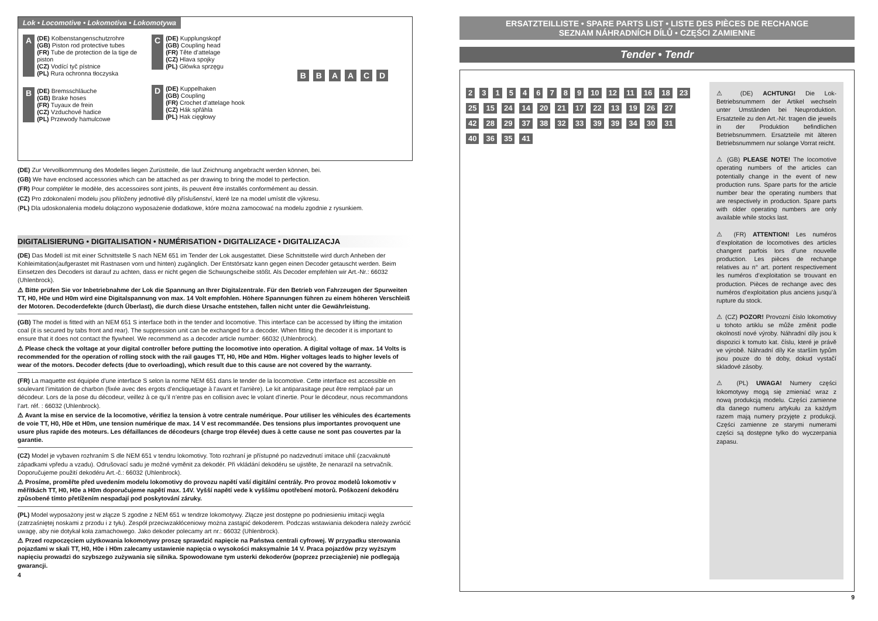Lok • Locomotive • Lokomotiva • Lokomotywa
A
(DE) Kolbenstangenschutzrohre
(GB) Piston rod protective tubes
(FR) Tube de protection de la tige de piston
(CZ) Vodící tyč pístnice
(PL) Rura ochronna tłoczyska
B
(DE) Bremsschläuche
(GB) Brake hoses
(FR) Tuyaux de frein
(CZ) Vzduchové hadice
(PL) Przewody hamulcowe
C
(DE) Kupplungskopf
(GB) Coupling head
(FR) Tête d’attelage
(CZ) Hlava spojky
(PL) Główka sprzęgu
D
(DE) Kuppelhaken
(GB) Coupling
(FR) Crochet d’attelage hook
(CZ) Hák spřáhla
(PL) Hak cięgłowy
B B A A C D
(DE) Zur Vervollkommnung des Modelles liegen Zurüstteile, die laut Zeichnung angebracht werden können, bei.
(GB) We have enclosed accessories which can be attached as per drawing to bring the model to perfection.
(FR) Pour compléter le modèle, des accessoires sont joints, ils peuvent être installés conformément au dessin.
(CZ) Pro zdokonalení modelu jsou přiloženy jednotlivé díly příslušenství, které lze na model umístit dle výkresu.
(PL) Dla udoskonalenia modelu dołączono wyposażenie dodatkowe, które można zamocować na modelu zgodnie z rysunkiem.
DIGITALISIERUNG • DIGITALISATION • NUMÉRISATION • DIGITALIZACE • DIGITALIZACJA
(DE) Das Modell ist mit einer Schnittstelle S nach NEM 651 im Tender der Lok ausgestattet. Diese Schnittstelle wird durch Anheben der Kohleimitation(aufgerastet mit Rastnasen vorn und hinten) zugänglich. Der Entstörsatz kann gegen einen Decoder getauscht werden. Beim Einsetzen des Decoders ist darauf zu achten, dass er nicht gegen die Schwungscheibe stößt. Als Decoder empfehlen wir Art.-Nr.: 66032 (Uhlenbrock).
⚠ Bitte prüfen Sie vor Inbetriebnahme der Lok die Spannung an Ihrer Digitalzentrale. Für den Betrieb von Fahrzeugen der Spurweiten TT, H0, H0e und H0m wird eine Digitalspannung von max. 14 Volt empfohlen. Höhere Spannungen führen zu einem höheren Verschleiß der Motoren. Decoderdefekte (durch Überlast), die durch diese Ursache entstehen, fallen nicht unter die Gewährleistung.
(GB) The model is fitted with an NEM 651 S interface both in the tender and locomotive. This interface can be accessed by lifting the imitation coal (it is secured by tabs front and rear). The suppression unit can be exchanged for a decoder. When fitting the decoder it is important to ensure that it does not contact the flywheel. We recommend as a decoder article number: 66032 (Uhlenbrock).
⚠ Please check the voltage at your digital controller before putting the locomotive into operation. A digital voltage of max. 14 Volts is recommended for the operation of rolling stock with the rail gauges TT, H0, H0e and H0m. Higher voltages leads to higher levels of wear of the motors. Decoder defects (due to overloading), which result due to this cause are not covered by the warranty.
(FR) La maquette est équipée d’une interface S selon la norme NEM 651 dans le tender de la locomotive. Cette interface est accessible en soulevant l’imitation de charbon (fixée avec des ergots d’encliquetage à l’avant et l'arrière). Le kit antiparasitage peut être remplacé par un décodeur. Lors de la pose du décodeur, veillez à ce qu’il n’entre pas en collision avec le volant d’inertie. Pour le décodeur, nous recommandons l’art. réf. : 66032 (Uhlenbrock).
⚠ Avant la mise en service de la locomotive, vérifiez la tension à votre centrale numérique. Pour utiliser les véhicules des écartements de voie TT, H0, H0e et H0m, une tension numérique de max. 14 V est recommandée. Des tensions plus importantes provoquent une usure plus rapide des moteurs. Les défaillances de décodeurs (charge trop élevée) dues à cette cause ne sont pas couvertes par la garantie.
(CZ) Model je vybaven rozhraním S dle NEM 651 v tendru lokomotivy. Toto rozhraní je přístupné po nadzvednutí imitace uhlí (zacvaknuté západkami vpředu a vzadu). Odrušovací sadu je možné vyměnit za dekodér. Při vkládání dekodéru se ujistěte, že nenarazil na setrvačník. Doporučujeme použití dekodéru Art.-č.: 66032 (Uhlenbrock).
⚠ Prosíme, proměřte před uvedením modelu lokomotivy do provozu napětí vaší digitální centrály. Pro provoz modelů lokomotiv v měřítkách TT, H0, H0e a H0m doporučujeme napětí max. 14V. Vyšší napětí vede k vyššímu opotřebení motorů. Poškození dekodéru způsobené tímto přetížením nespadají pod poskytování záruky.
(PL) Model wyposażony jest w złącze S zgodne z NEM 651 w tendrze lokomotywy. Złącze jest dostępne po podniesieniu imitacji węgla (zatrzaśniętej noskami z przodu i z tyłu). Zespół przeciwzakłóceniowy można zastąpić dekoderem. Podczas wstawiania dekodera należy zwrócić uwagę, aby nie dotykał koła zamachowego. Jako dekoder polecamy art nr.: 66032 (Uhlenbrock).
⚠ Przed rozpoczęciem użytkowania lokomotywy proszę sprawdzić napięcie na Państwa centrali cyfrowej. W przypadku sterowania pojazdami w skali TT, H0, H0e i H0m zalecamy ustawienie napięcia o wysokości maksymalnie 14 V. Praca pojazdów przy wyższym napięciu prowadzi do szybszego zużywania się silnika. Spowodowane tym usterki dekoderów (poprzez przeciążenie) nie podlegają gwarancji.
4
ERSATZTEILLISTE • SPARE PARTS LIST • LISTE DES PIÈCES DE RECHANGE
SEZNAM NÁHRADNÍCH DÍLŮ • CZĘŚCI ZAMIENNE
Tender • Tendr
2 3 1 5 4 6 7 8 9 10 12 11 16 18 23 25 15 24 14 20 21 17 22 13 19 26 27 42 28 29 37 38 32 33 39 39 34 30 31 40 36 35 41
⚠ (DE) ACHTUNG! Die Lok-Betriebsnummern der Artikel wechseln unter Umständen bei Neuproduktion. Ersatzteile zu den Art.-Nr. tragen die jeweils in der Produktion befindlichen Betriebsnummern. Ersatzteile mit älteren Betriebsnummern nur solange Vorrat reicht.
⚠ (GB) PLEASE NOTE! The locomotive operating numbers of the articles can potentially change in the event of new production runs. Spare parts for the article number bear the operating numbers that are respectively in production. Spare parts with older operating numbers are only available while stocks last.
⚠ (FR) ATTENTION! Les numéros d’exploitation de locomotives des articles changent parfois lors d’une nouvelle production. Les pièces de rechange relatives au n° art. portent respectivement les numéros d’exploitation se trouvant en production. Pièces de rechange avec des numéros d’exploitation plus anciens jusqu’à rupture du stock.
⚠ (CZ) POZOR! Provozní číslo lokomotivy u tohoto artiklu se může změnit podle okolností nové výroby. Náhradní díly jsou k dispozici k tomuto kat. číslu, které je právě ve výrobě. Náhradní díly Ke starším typům jsou pouze do té doby, dokud vystačí skladové zásoby.
⚠ (PL) UWAGA! Numery części lokomotywy mogą się zmieniać wraz z nową produkcją modelu. Części zamienne dla danego numeru artykułu za każdym razem mają numery przyjęte z produkcji. Części zamienne ze starymi numerami części są dostępne tylko do wyczerpania zapasu.
9